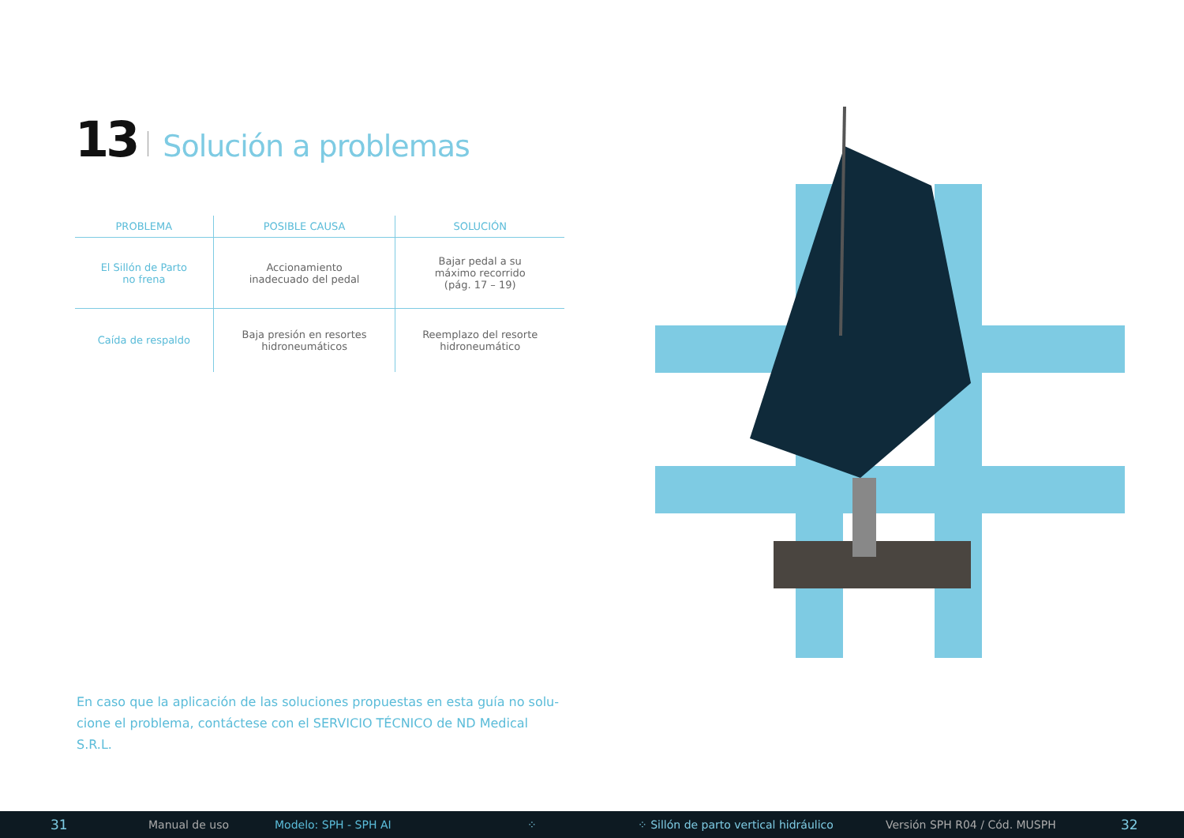13 Solución a problemas
| PROBLEMA | POSIBLE CAUSA | SOLUCIÓN |
| --- | --- | --- |
| El Sillón de Parto no frena | Accionamiento inadecuado del pedal | Bajar pedal a su máximo recorrido (pág. 17 – 19) |
| Caída de respaldo | Baja presión en resortes hidroneumáticos | Reemplazo del resorte hidroneumático |
En caso que la aplicación de las soluciones propuestas en esta guía no solu-cione el problema, contáctese con el SERVICIO TÉCNICO de ND Medical S.R.L.
31 Manual de uso Modelo: SPH - SPH AI ⁘ ⁘ Sillón de parto vertical hidráulico Versión SPH R04 / Cód. MUSPH 32